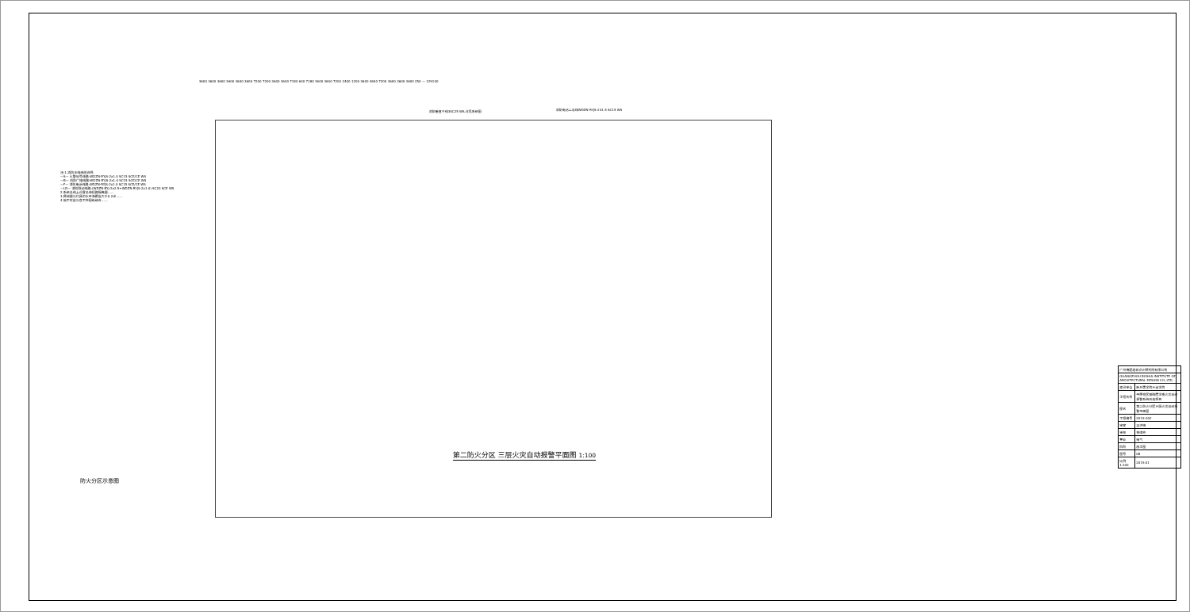注:1.消防支线线缆说明:
—S— 火警信号线路:WDZN-RYJS-2x1.0 SC15 SCE/CE WS
—B— 消防广播线路:WDZN-RYJS-2x1.0 SC15 SCE/CE WS
—F— 消防电话线路:WDZN-RYJS-2x1.0 SC15 SCE/CE WS
—LD— 消防联动线路:(WDZN-BYJ-2x2.5+WDZN-RYJS-2x1.0) SC20 SCE WS
2.系统总线上设置总线短路隔离器……
3.探测器与灯具的水平净距应大于0.2米……
4.施工时应与各工种图纸结合……
第二防火分区 三层火灾自动报警平面图 1:100
消防电话二总线WDZN-RYJS-2X1.5 SC15 WS
消防垂直干线3SC25 WS,详见系统图
3600 3600 3600 3600 3600 3600 7200 7200 3600 3600 7180 640 7180 3600 3600 7200 2400 1200 3600 3600 7200 3600 3600 3600 250 — 129100
| 广州博厦建筑设计研究院有限公司 | |
| GUANGZHOU BOSHA INSTITUTE OF ARCHITECTURAL DESIGN CO.,LTD. | |
| 建设单位 | 新乡医学院三全学院 |
| 工程名称 | 平原校区基础医学楼火灾自动报警系统改造项目 |
| 图名 | 第二防火分区三层火灾自动报警平面图 |
| 工程编号 | 2019-002 |
| 审定 | 王洪梅 |
| 审核 | 曾维芳 |
| 专业 | 电气 |
| 阶段 | 施工图 |
| 图号 | 08 |
| 比例 1:100 | 2019.01 |
防火分区示意图